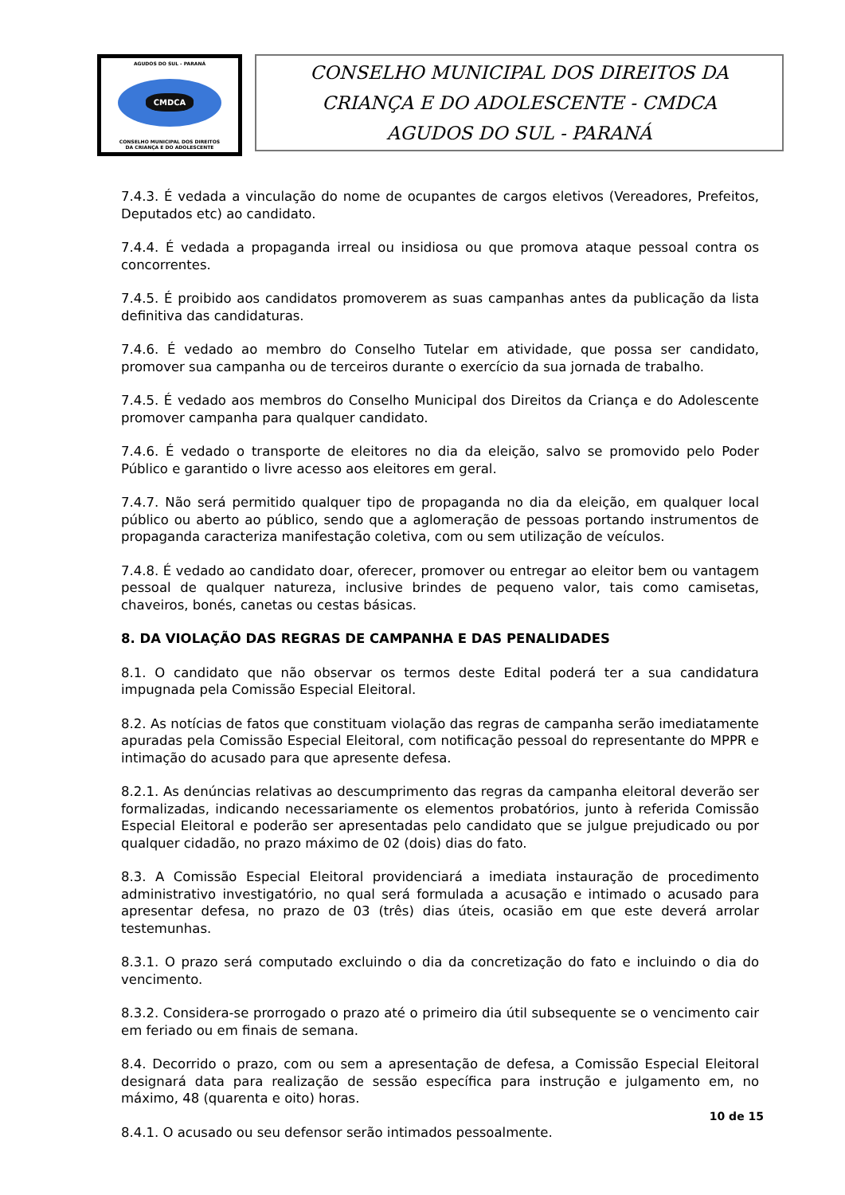AGUDOS DO SUL - PARANÁ
CMDCA
CONSELHO MUNICIPAL DOS DIREITOS
DA CRIANÇA E DO ADOLESCENTE
CONSELHO MUNICIPAL DOS DIREITOS DA
CRIANÇA E DO ADOLESCENTE - CMDCA
AGUDOS DO SUL - PARANÁ
7.4.3. É vedada a vinculação do nome de ocupantes de cargos eletivos (Vereadores, Prefeitos, Deputados etc) ao candidato.
7.4.4. É vedada a propaganda irreal ou insidiosa ou que promova ataque pessoal contra os concorrentes.
7.4.5. É proibido aos candidatos promoverem as suas campanhas antes da publicação da lista definitiva das candidaturas.
7.4.6. É vedado ao membro do Conselho Tutelar em atividade, que possa ser candidato, promover sua campanha ou de terceiros durante o exercício da sua jornada de trabalho.
7.4.5. É vedado aos membros do Conselho Municipal dos Direitos da Criança e do Adolescente promover campanha para qualquer candidato.
7.4.6. É vedado o transporte de eleitores no dia da eleição, salvo se promovido pelo Poder Público e garantido o livre acesso aos eleitores em geral.
7.4.7. Não será permitido qualquer tipo de propaganda no dia da eleição, em qualquer local público ou aberto ao público, sendo que a aglomeração de pessoas portando instrumentos de propaganda caracteriza manifestação coletiva, com ou sem utilização de veículos.
7.4.8. É vedado ao candidato doar, oferecer, promover ou entregar ao eleitor bem ou vantagem pessoal de qualquer natureza, inclusive brindes de pequeno valor, tais como camisetas, chaveiros, bonés, canetas ou cestas básicas.
8. DA VIOLAÇÃO DAS REGRAS DE CAMPANHA E DAS PENALIDADES
8.1. O candidato que não observar os termos deste Edital poderá ter a sua candidatura impugnada pela Comissão Especial Eleitoral.
8.2. As notícias de fatos que constituam violação das regras de campanha serão imediatamente apuradas pela Comissão Especial Eleitoral, com notificação pessoal do representante do MPPR e intimação do acusado para que apresente defesa.
8.2.1. As denúncias relativas ao descumprimento das regras da campanha eleitoral deverão ser formalizadas, indicando necessariamente os elementos probatórios, junto à referida Comissão Especial Eleitoral e poderão ser apresentadas pelo candidato que se julgue prejudicado ou por qualquer cidadão, no prazo máximo de 02 (dois) dias do fato.
8.3. A Comissão Especial Eleitoral providenciará a imediata instauração de procedimento administrativo investigatório, no qual será formulada a acusação e intimado o acusado para apresentar defesa, no prazo de 03 (três) dias úteis, ocasião em que este deverá arrolar testemunhas.
8.3.1. O prazo será computado excluindo o dia da concretização do fato e incluindo o dia do vencimento.
8.3.2. Considera-se prorrogado o prazo até o primeiro dia útil subsequente se o vencimento cair em feriado ou em finais de semana.
8.4. Decorrido o prazo, com ou sem a apresentação de defesa, a Comissão Especial Eleitoral designará data para realização de sessão específica para instrução e julgamento em, no máximo, 48 (quarenta e oito) horas.
8.4.1. O acusado ou seu defensor serão intimados pessoalmente.
10 de 15